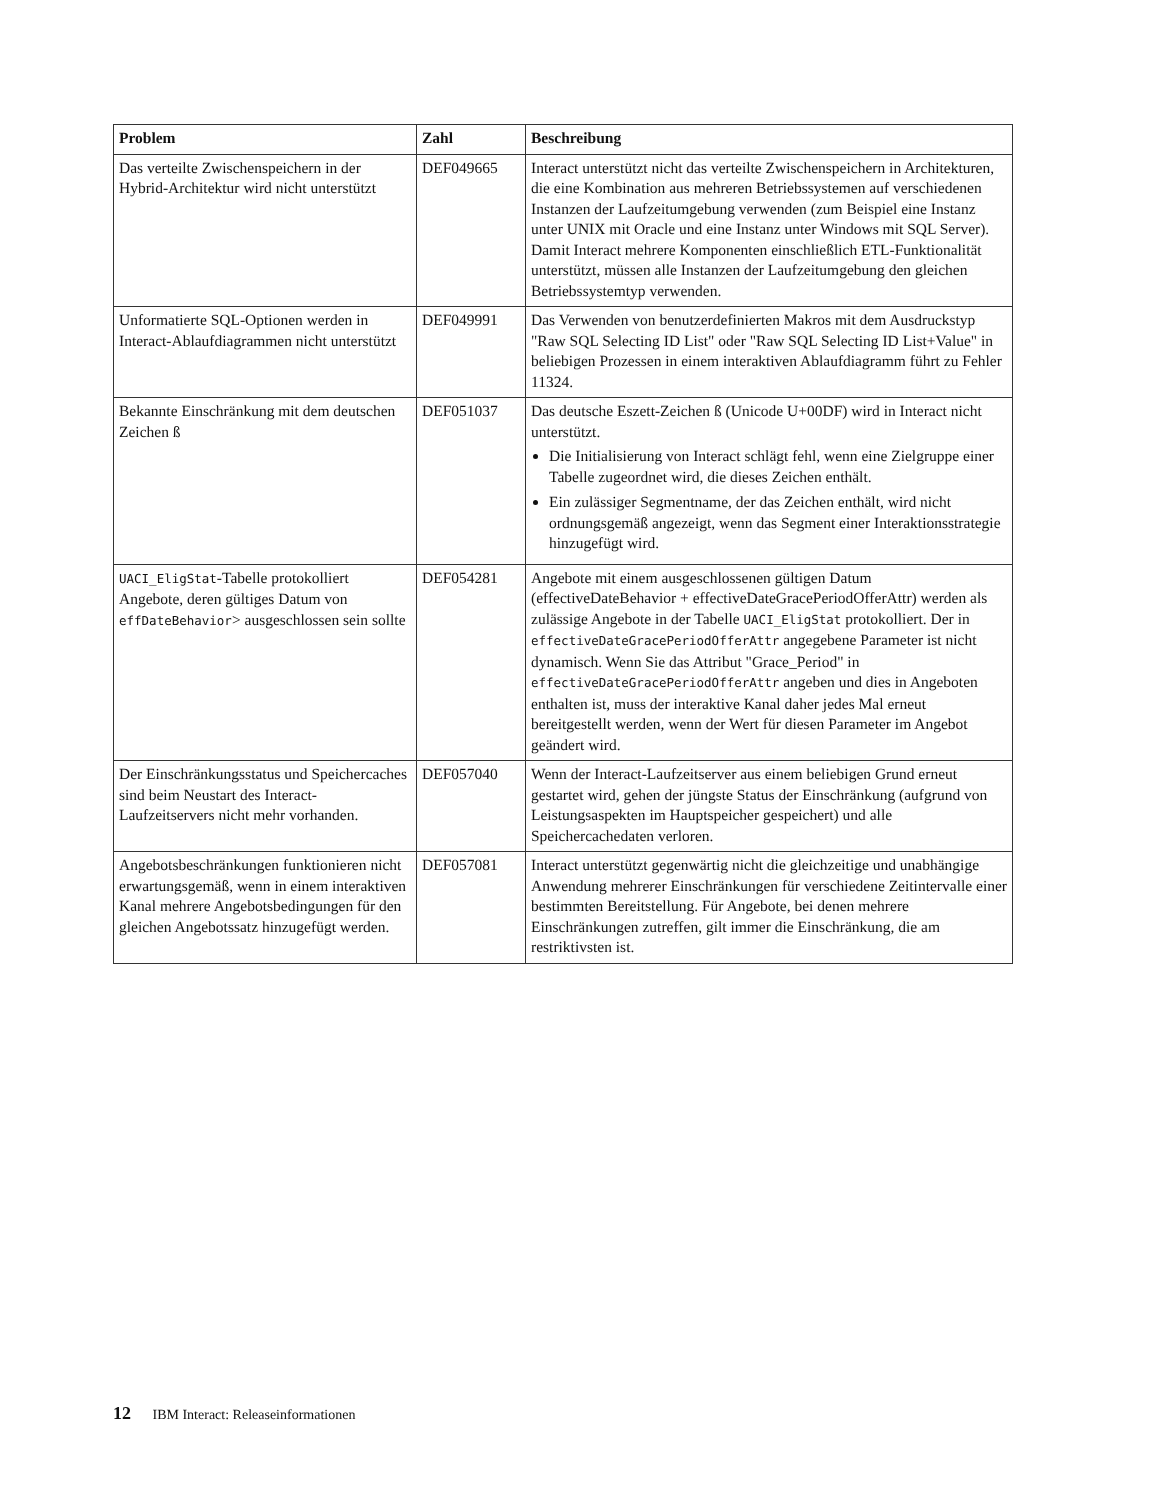| Problem | Zahl | Beschreibung |
| --- | --- | --- |
| Das verteilte Zwischenspeichern in der Hybrid-Architektur wird nicht unterstützt | DEF049665 | Interact unterstützt nicht das verteilte Zwischenspeichern in Architekturen, die eine Kombination aus mehreren Betriebs­systemen auf verschiedenen Instanzen der Laufzeitumgebung verwenden (zum Beispiel eine Instanz unter UNIX mit Oracle und eine Instanz unter Windows mit SQL Server). Damit Interact mehrere Komponenten einschließlich ETL-Funktionalität unterstützt, müssen alle Instanzen der Laufzeitumgebung den gleichen Betriebssystemtyp verwen­den. |
| Unformatierte SQL-Optionen werden in Interact-Ablaufdiagrammen nicht unterstützt | DEF049991 | Das Verwenden von benutzerdefinierten Makros mit dem Ausdruckstyp "Raw SQL Selecting ID List" oder "Raw SQL Selecting ID List+Value" in beliebigen Prozessen in einem in­teraktiven Ablaufdiagramm führt zu Fehler 11324. |
| Bekannte Einschränkung mit dem deutschen Zeichen ß | DEF051037 | Das deutsche Eszett-Zeichen ß (Unicode U+00DF) wird in Interact nicht unterstützt. Die Initialisierung von Interact schlägt fehl, wenn eine Ziel­gruppe einer Tabelle zugeordnet wird, die dieses Zeichen enthält. Ein zulässiger Segmentname, der das Zeichen enthält, wird nicht ordnungsgemäß angezeigt, wenn das Segment einer Interaktionsstrategie hinzugefügt wird. |
| UACI_EligStat -Tabelle protokolliert Angebote, deren gültiges Datum von effDateBehavior > ausgeschlossen sein sollte | DEF054281 | Angebote mit einem ausgeschlossenen gültigen Datum (effectiveDateBehavior + effectiveDateGracePeriodOfferAttr) werden als zulässige Angebote in der Tabelle UACI_EligStat protokolliert. Der in effectiveDateGracePeriodOfferAttr an­gegebene Parameter ist nicht dynamisch. Wenn Sie das Attri­but "Grace_Period" in effectiveDateGracePeriodOfferAttr angeben und dies in Angeboten enthalten ist, muss der inter­aktive Kanal daher jedes Mal erneut bereitgestellt werden, wenn der Wert für diesen Parameter im Angebot geändert wird. |
| Der Einschränkungsstatus und Speichercaches sind beim Neustart des Interact-Laufzeitservers nicht mehr vorhanden. | DEF057040 | Wenn der Interact-Laufzeitserver aus einem beliebigen Grund erneut gestartet wird, gehen der jüngste Status der Einschrän­kung (aufgrund von Leistungsaspekten im Hauptspeicher ge­speichert) und alle Speichercachedaten verloren. |
| Angebotsbeschränkungen funktionie­ren nicht erwartungsgemäß, wenn in einem interaktiven Kanal mehrere Angebotsbedingungen für den glei­chen Angebotssatz hinzugefügt wer­den. | DEF057081 | Interact unterstützt gegenwärtig nicht die gleichzeitige und unabhängige Anwendung mehrerer Einschränkungen für ver­schiedene Zeitintervalle einer bestimmten Bereitstellung. Für Angebote, bei denen mehrere Einschränkungen zutreffen, gilt immer die Einschränkung, die am restriktivsten ist. |
12 IBM Interact: Releaseinformationen